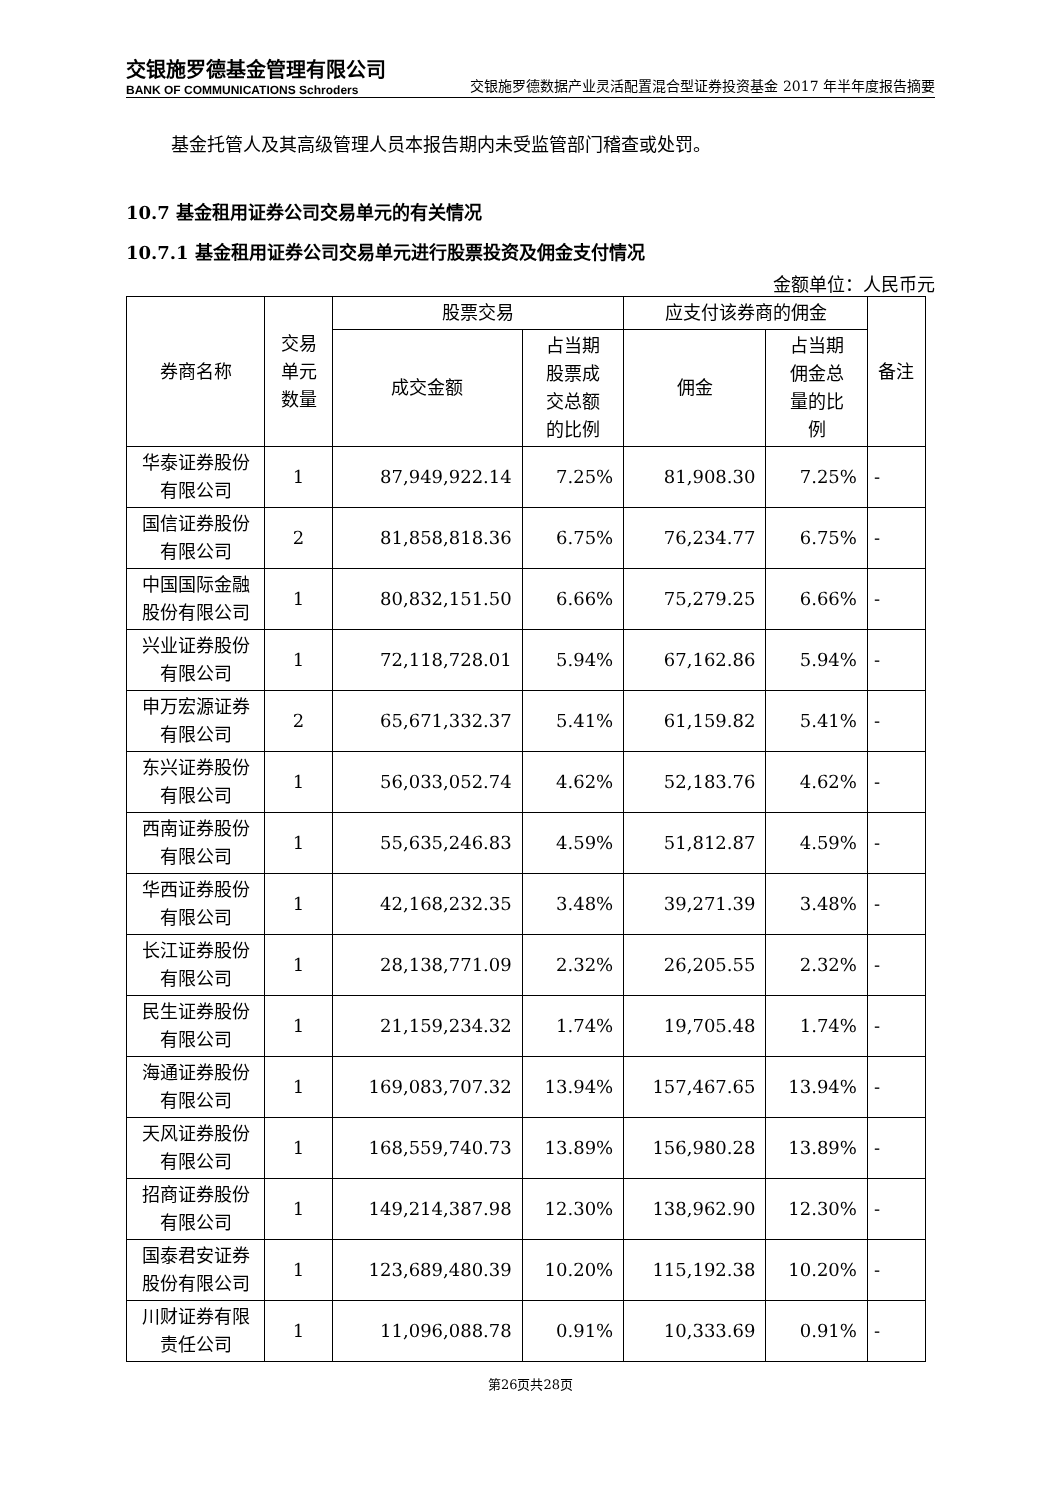交银施罗德基金管理有限公司
BANK OF COMMUNICATIONS Schroders
交银施罗德数据产业灵活配置混合型证券投资基金 2017 年半年度报告摘要
基金托管人及其高级管理人员本报告期内未受监管部门稽查或处罚。
10.7 基金租用证券公司交易单元的有关情况
10.7.1 基金租用证券公司交易单元进行股票投资及佣金支付情况
金额单位：人民币元
| 券商名称 | 交易 单元 数量 | 股票交易 | | 应支付该券商的佣金 | | 备注 |
| --- | --- | --- | --- | --- | --- | --- |
| | | 成交金额 | 占当期 股票成 交总额 的比例 | 佣金 | 占当期 佣金总 量的比 例 | |
| 华泰证券股份有限公司 | 1 | 87,949,922.14 | 7.25% | 81,908.30 | 7.25% | - |
| 国信证券股份有限公司 | 2 | 81,858,818.36 | 6.75% | 76,234.77 | 6.75% | - |
| 中国国际金融股份有限公司 | 1 | 80,832,151.50 | 6.66% | 75,279.25 | 6.66% | - |
| 兴业证券股份有限公司 | 1 | 72,118,728.01 | 5.94% | 67,162.86 | 5.94% | - |
| 申万宏源证券有限公司 | 2 | 65,671,332.37 | 5.41% | 61,159.82 | 5.41% | - |
| 东兴证券股份有限公司 | 1 | 56,033,052.74 | 4.62% | 52,183.76 | 4.62% | - |
| 西南证券股份有限公司 | 1 | 55,635,246.83 | 4.59% | 51,812.87 | 4.59% | - |
| 华西证券股份有限公司 | 1 | 42,168,232.35 | 3.48% | 39,271.39 | 3.48% | - |
| 长江证券股份有限公司 | 1 | 28,138,771.09 | 2.32% | 26,205.55 | 2.32% | - |
| 民生证券股份有限公司 | 1 | 21,159,234.32 | 1.74% | 19,705.48 | 1.74% | - |
| 海通证券股份有限公司 | 1 | 169,083,707.32 | 13.94% | 157,467.65 | 13.94% | - |
| 天风证券股份有限公司 | 1 | 168,559,740.73 | 13.89% | 156,980.28 | 13.89% | - |
| 招商证券股份有限公司 | 1 | 149,214,387.98 | 12.30% | 138,962.90 | 12.30% | - |
| 国泰君安证券股份有限公司 | 1 | 123,689,480.39 | 10.20% | 115,192.38 | 10.20% | - |
| 川财证券有限责任公司 | 1 | 11,096,088.78 | 0.91% | 10,333.69 | 0.91% | - |
第26页共28页